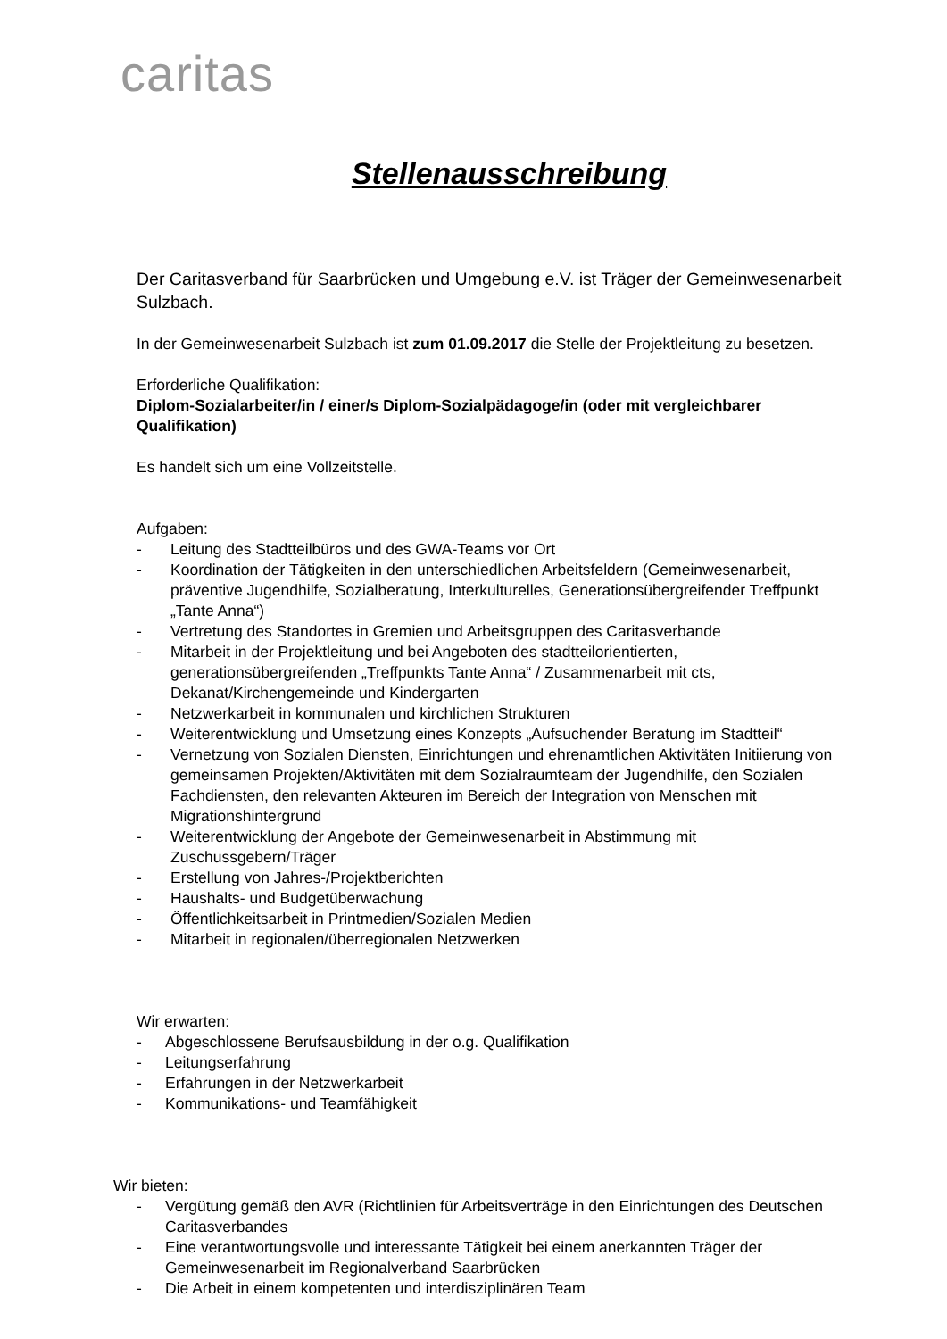caritas
Stellenausschreibung
Der Caritasverband für Saarbrücken und Umgebung e.V. ist Träger der Gemeinwesenarbeit Sulzbach.
In der Gemeinwesenarbeit Sulzbach ist zum 01.09.2017 die Stelle der Projektleitung zu besetzen.
Erforderliche Qualifikation:
Diplom-Sozialarbeiter/in / einer/s Diplom-Sozialpädagoge/in (oder mit vergleichbarer Qualifikation)
Es handelt sich um eine Vollzeitstelle.
Aufgaben:
- Leitung des Stadtteilbüros und des GWA-Teams vor Ort
- Koordination der Tätigkeiten in den unterschiedlichen Arbeitsfeldern (Gemeinwesenarbeit, präventive Jugendhilfe, Sozialberatung, Interkulturelles, Generationsübergreifender Treffpunkt „Tante Anna“)
- Vertretung des Standortes in Gremien und Arbeitsgruppen des Caritasverbande
- Mitarbeit in der Projektleitung und bei Angeboten des stadtteilorientierten, generationsübergreifenden „Treffpunkts Tante Anna“ / Zusammenarbeit mit cts, Dekanat/Kirchengemeinde und Kindergarten
- Netzwerkarbeit in kommunalen und kirchlichen Strukturen
- Weiterentwicklung und Umsetzung eines Konzepts „Aufsuchender Beratung im Stadtteil“
- Vernetzung von Sozialen Diensten, Einrichtungen und ehrenamtlichen Aktivitäten Initiierung von gemeinsamen Projekten/Aktivitäten mit dem Sozialraumteam der Jugendhilfe, den Sozialen Fachdiensten, den relevanten Akteuren im Bereich der Integration von Menschen mit Migrationshintergrund
- Weiterentwicklung der Angebote der Gemeinwesenarbeit in Abstimmung mit Zuschussgebern/Träger
- Erstellung von Jahres-/Projektberichten
- Haushalts- und Budgetüberwachung
- Öffentlichkeitsarbeit in Printmedien/Sozialen Medien
- Mitarbeit in regionalen/überregionalen Netzwerken
Wir erwarten:
- Abgeschlossene Berufsausbildung in der o.g. Qualifikation
- Leitungserfahrung
- Erfahrungen in der Netzwerkarbeit
- Kommunikations- und Teamfähigkeit
Wir bieten:
- Vergütung gemäß den AVR (Richtlinien für Arbeitsverträge in den Einrichtungen des Deutschen Caritasverbandes
- Eine verantwortungsvolle und interessante Tätigkeit bei einem anerkannten Träger der Gemeinwesenarbeit im Regionalverband Saarbrücken
- Die Arbeit in einem kompetenten und interdisziplinären Team